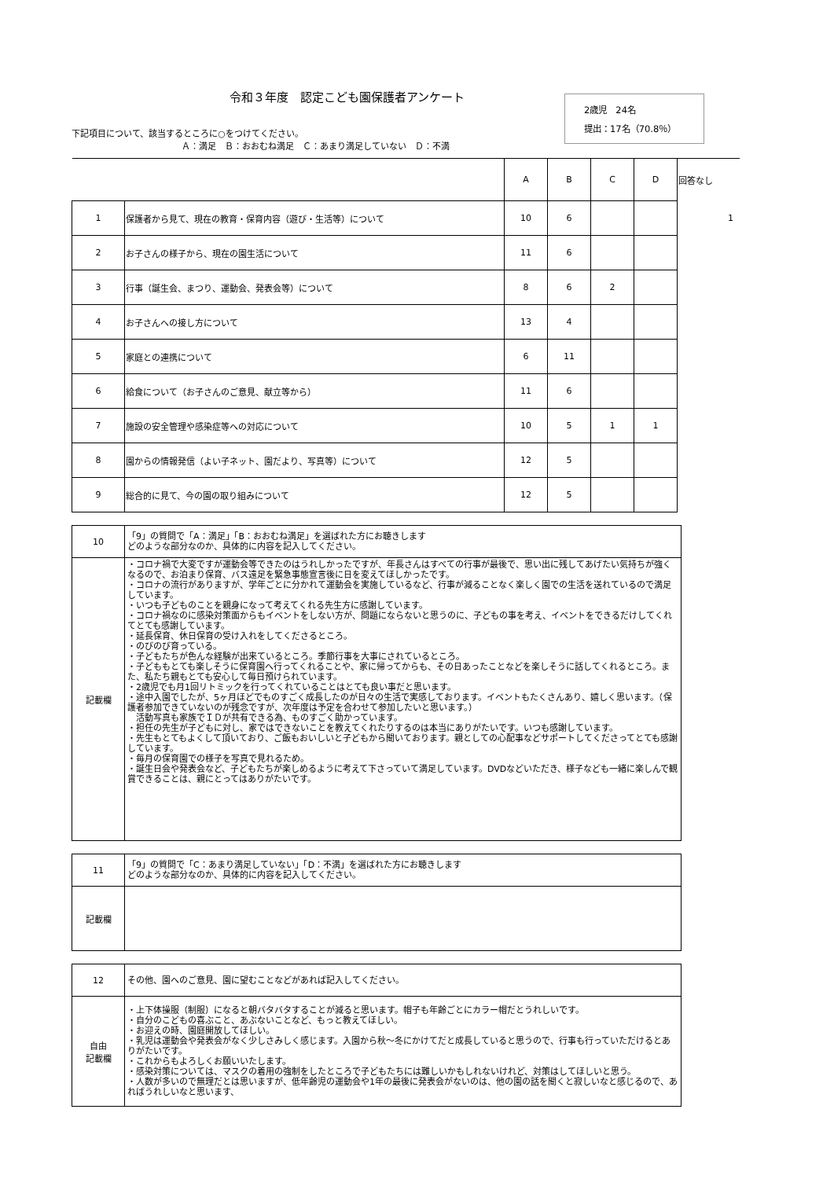令和３年度　認定こども園保護者アンケート
下記項目について、該当するところに○をつけてください。
Ａ：満足　Ｂ：おおむね満足　Ｃ：あまり満足していない　Ｄ：不満
2歳児　24名
提出：17名（70.8％）
| | | A | B | C | D | 回答なし |
| 1 | 保護者から見て、現在の教育・保育内容（遊び・生活等）について | 10 | 6 | | | 1 |
| 2 | お子さんの様子から、現在の園生活について | 11 | 6 | | | |
| 3 | 行事（誕生会、まつり、運動会、発表会等）について | 8 | 6 | 2 | | |
| 4 | お子さんへの接し方について | 13 | 4 | | | |
| 5 | 家庭との連携について | 6 | 11 | | | |
| 6 | 給食について（お子さんのご意見、献立等から） | 11 | 6 | | | |
| 7 | 施設の安全管理や感染症等への対応について | 10 | 5 | 1 | 1 | |
| 8 | 園からの情報発信（よい子ネット、園だより、写真等）について | 12 | 5 | | | |
| 9 | 総合的に見て、今の園の取り組みについて | 12 | 5 | | | |
| 10 | 「9」の質問で「A：満足」「B：おおむね満足」を選ばれた方にお聴きします どのような部分なのか、具体的に内容を記入してください。 |
| 記載欄 | ・コロナ禍で大変ですが運動会等できたのはうれしかったですが、年長さんはすべての行事が最後で、思い出に残してあげたい気持ちが強くなるので、お泊まり保育、バス遠足を緊急事態宣言後に日を変えてほしかったです。 ・コロナの流行がありますが、学年ごとに分かれて運動会を実施しているなど、行事が減ることなく楽しく園での生活を送れているので満足しています。 ・いつも子どものことを親身になって考えてくれる先生方に感謝しています。 ・コロナ禍なのに感染対策面からもイベントをしない方が、問題にならないと思うのに、子どもの事を考え、イベントをできるだけしてくれてとても感謝しています。 ・延長保育、休日保育の受け入れをしてくださるところ。 ・のびのび育っている。 ・子どもたちが色んな経験が出来ているところ。季節行事を大事にされているところ。 ・子どももとても楽しそうに保育園へ行ってくれることや、家に帰ってからも、その日あったことなどを楽しそうに話してくれるところ。また、私たち親もとても安心して毎日預けられています。 ・2歳児でも月1回リトミックを行ってくれていることはとても良い事だと思います。 ・途中入園でしたが、5ヶ月ほどでものすごく成長したのが日々の生活で実感しております。イベントもたくさんあり、嬉しく思います。（保護者参加できていないのが残念ですが、次年度は予定を合わせて参加したいと思います。） 活動写真も家族でＩＤが共有できる為、ものすごく助かっています。 ・担任の先生が子どもに対し、家ではできないことを教えてくれたりするのは本当にありがたいです。いつも感謝しています。 ・先生もとてもよくして頂いており、ご飯もおいしいと子どもから聞いております。親としての心配事などサポートしてくださってとても感謝しています。 ・毎月の保育園での様子を写真で見れるため。 ・誕生日会や発表会など、子どもたちが楽しめるように考えて下さっていて満足しています。DVDなどいただき、様子なども一緒に楽しんで観賞できることは、親にとってはありがたいです。 |
| 11 | 「9」の質問で「C：あまり満足していない」「D：不満」を選ばれた方にお聴きします どのような部分なのか、具体的に内容を記入してください。 |
| 記載欄 | |
| 12 | その他、園へのご意見、園に望むことなどがあれば記入してください。 |
| 自由 記載欄 | ・上下体操服（制服）になると朝バタバタすることが減ると思います。帽子も年齢ごとにカラー帽だとうれしいです。 ・自分のこどもの喜ぶこと、あぶないことなど、もっと教えてほしい。 ・お迎えの時、園庭開放してほしい。 ・乳児は運動会や発表会がなく少しさみしく感じます。入園から秋〜冬にかけてだと成長していると思うので、行事も行っていただけるとありがたいです。 ・これからもよろしくお願いいたします。 ・感染対策については、マスクの着用の強制をしたところで子どもたちには難しいかもしれないけれど、対策はしてほしいと思う。 ・人数が多いので無理だとは思いますが、低年齢児の運動会や1年の最後に発表会がないのは、他の園の話を聞くと寂しいなと感じるので、あればうれしいなと思います、 |